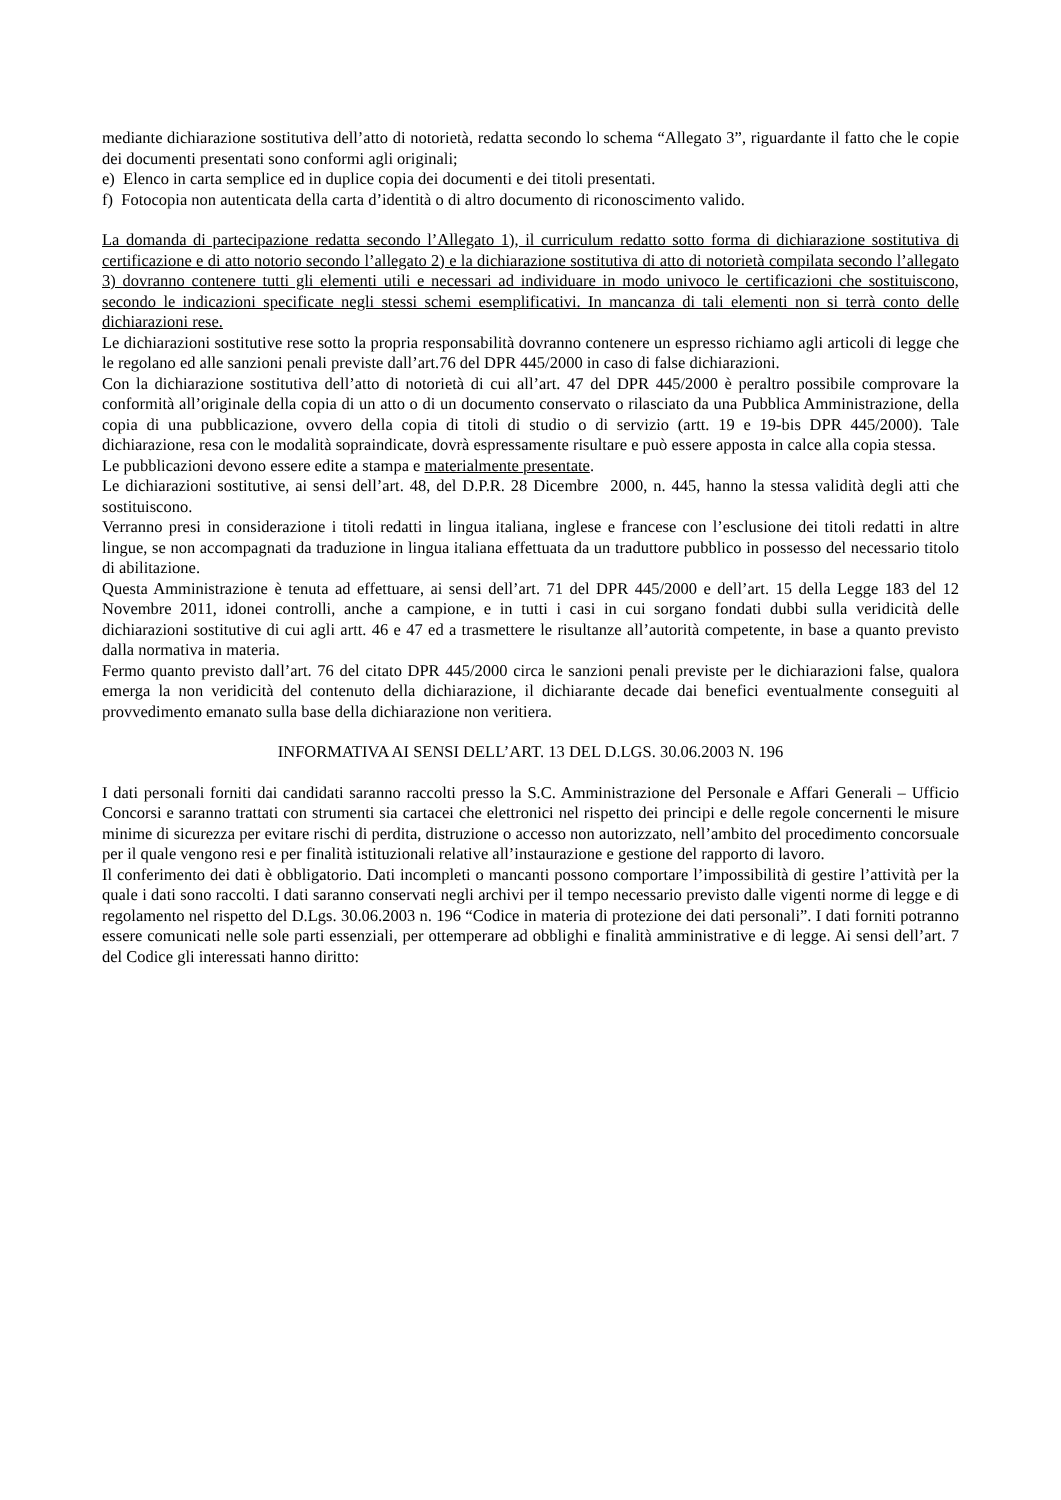mediante dichiarazione sostitutiva dell’atto di notorietà, redatta secondo lo schema “Allegato 3”, riguardante il fatto che le copie dei documenti presentati sono conformi agli originali;
e) Elenco in carta semplice ed in duplice copia dei documenti e dei titoli presentati.
f) Fotocopia non autenticata della carta d’identità o di altro documento di riconoscimento valido.
La domanda di partecipazione redatta secondo l’Allegato 1), il curriculum redatto sotto forma di dichiarazione sostitutiva di certificazione e di atto notorio secondo l’allegato 2) e la dichiarazione sostitutiva di atto di notorietà compilata secondo l’allegato 3) dovranno contenere tutti gli elementi utili e necessari ad individuare in modo univoco le certificazioni che sostituiscono, secondo le indicazioni specificate negli stessi schemi esemplificativi. In mancanza di tali elementi non si terrà conto delle dichiarazioni rese.
Le dichiarazioni sostitutive rese sotto la propria responsabilità dovranno contenere un espresso richiamo agli articoli di legge che le regolano ed alle sanzioni penali previste dall’art.76 del DPR 445/2000 in caso di false dichiarazioni.
Con la dichiarazione sostitutiva dell’atto di notorietà di cui all’art. 47 del DPR 445/2000 è peraltro possibile comprovare la conformità all’originale della copia di un atto o di un documento conservato o rilasciato da una Pubblica Amministrazione, della copia di una pubblicazione, ovvero della copia di titoli di studio o di servizio (artt. 19 e 19-bis DPR 445/2000). Tale dichiarazione, resa con le modalità sopraindicate, dovrà espressamente risultare e può essere apposta in calce alla copia stessa.
Le pubblicazioni devono essere edite a stampa e materialmente presentate.
Le dichiarazioni sostitutive, ai sensi dell’art. 48, del D.P.R. 28 Dicembre 2000, n. 445, hanno la stessa validità degli atti che sostituiscono.
Verranno presi in considerazione i titoli redatti in lingua italiana, inglese e francese con l’esclusione dei titoli redatti in altre lingue, se non accompagnati da traduzione in lingua italiana effettuata da un traduttore pubblico in possesso del necessario titolo di abilitazione.
Questa Amministrazione è tenuta ad effettuare, ai sensi dell’art. 71 del DPR 445/2000 e dell’art. 15 della Legge 183 del 12 Novembre 2011, idonei controlli, anche a campione, e in tutti i casi in cui sorgano fondati dubbi sulla veridicità delle dichiarazioni sostitutive di cui agli artt. 46 e 47 ed a trasmettere le risultanze all’autorità competente, in base a quanto previsto dalla normativa in materia.
Fermo quanto previsto dall’art. 76 del citato DPR 445/2000 circa le sanzioni penali previste per le dichiarazioni false, qualora emerga la non veridicità del contenuto della dichiarazione, il dichiarante decade dai benefici eventualmente conseguiti al provvedimento emanato sulla base della dichiarazione non veritiera.
INFORMATIVA AI SENSI DELL’ART. 13 DEL D.LGS. 30.06.2003 N. 196
I dati personali forniti dai candidati saranno raccolti presso la S.C. Amministrazione del Personale e Affari Generali – Ufficio Concorsi e saranno trattati con strumenti sia cartacei che elettronici nel rispetto dei principi e delle regole concernenti le misure minime di sicurezza per evitare rischi di perdita, distruzione o accesso non autorizzato, nell’ambito del procedimento concorsuale per il quale vengono resi e per finalità istituzionali relative all’instaurazione e gestione del rapporto di lavoro.
Il conferimento dei dati è obbligatorio. Dati incompleti o mancanti possono comportare l’impossibilità di gestire l’attività per la quale i dati sono raccolti. I dati saranno conservati negli archivi per il tempo necessario previsto dalle vigenti norme di legge e di regolamento nel rispetto del D.Lgs. 30.06.2003 n. 196 “Codice in materia di protezione dei dati personali”. I dati forniti potranno essere comunicati nelle sole parti essenziali, per ottemperare ad obblighi e finalità amministrative e di legge. Ai sensi dell’art. 7 del Codice gli interessati hanno diritto: